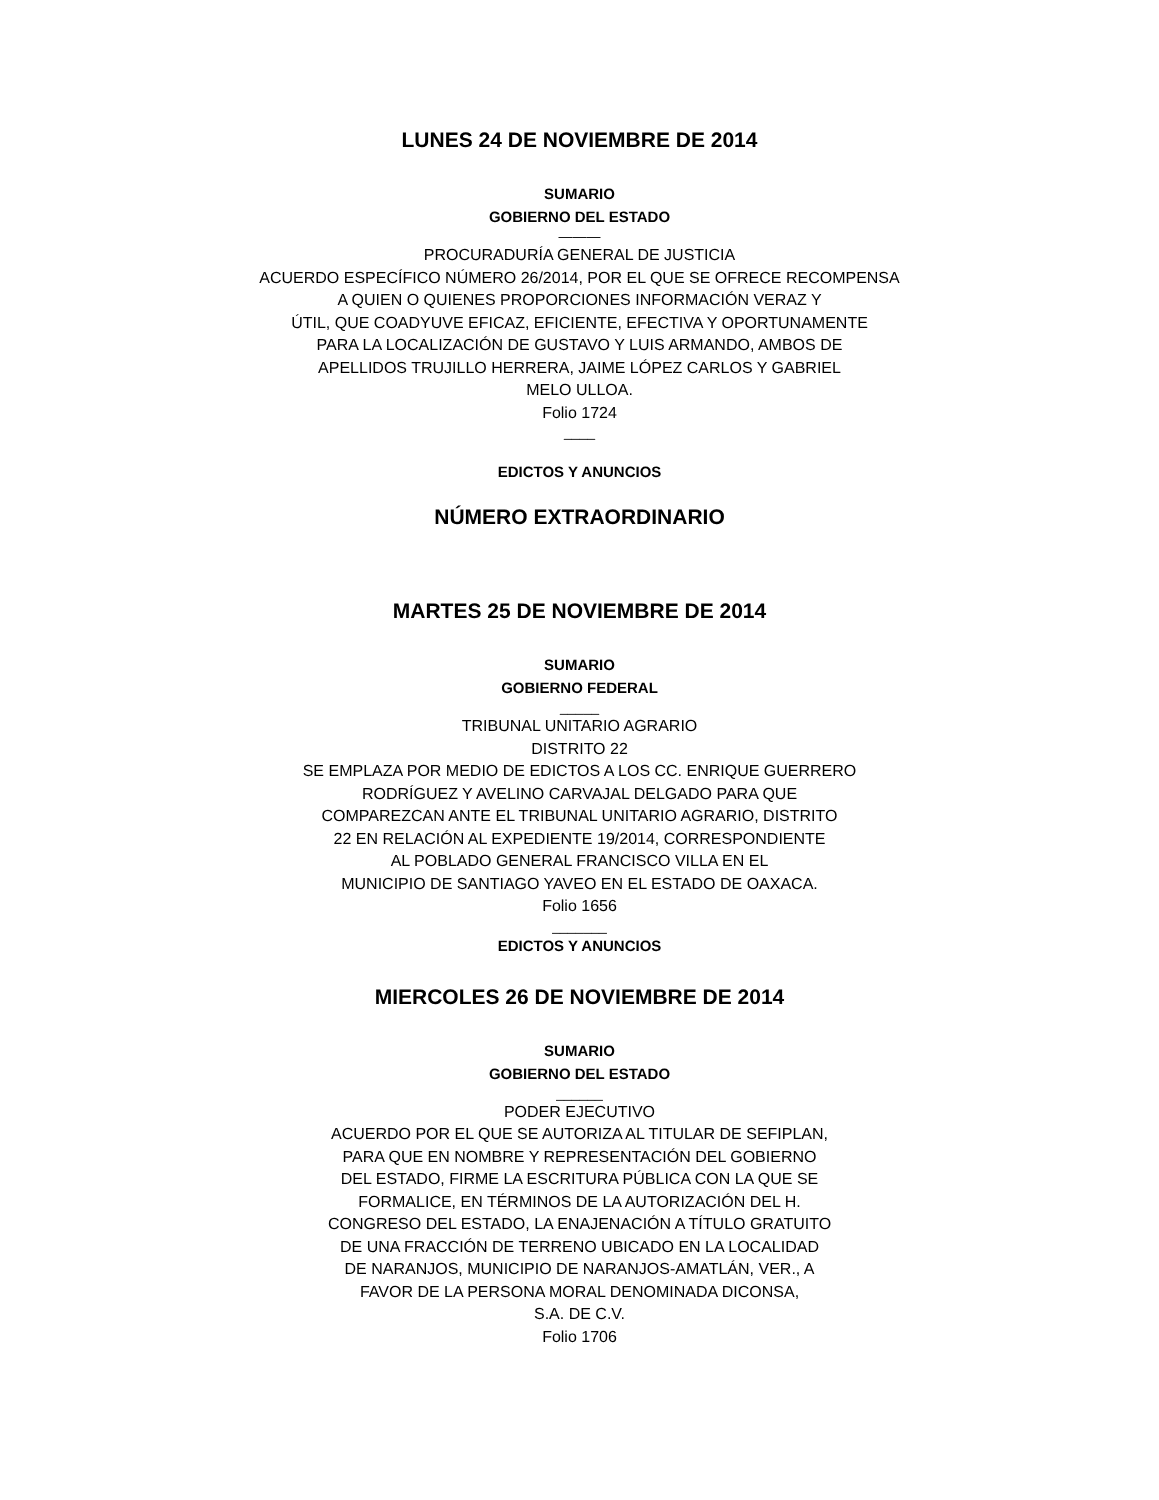LUNES 24 DE NOVIEMBRE DE 2014
SUMARIO
GOBIERNO DEL ESTADO
———
PROCURADURÍA GENERAL DE JUSTICIA
ACUERDO ESPECÍFICO NÚMERO 26/2014, POR EL QUE SE OFRECE RECOMPENSA
A QUIEN O QUIENES PROPORCIONES INFORMACIÓN VERAZ Y
ÚTIL, QUE COADYUVE EFICAZ, EFICIENTE, EFECTIVA Y OPORTUNAMENTE
PARA LA LOCALIZACIÓN DE GUSTAVO Y LUIS ARMANDO, AMBOS DE
APELLIDOS TRUJILLO HERRERA, JAIME LÓPEZ CARLOS Y GABRIEL
MELO ULLOA.
Folio 1724
____
EDICTOS Y ANUNCIOS
NÚMERO EXTRAORDINARIO
MARTES 25 DE NOVIEMBRE DE 2014
SUMARIO
GOBIERNO FEDERAL
_____
TRIBUNAL UNITARIO AGRARIO
DISTRITO 22
SE EMPLAZA POR MEDIO DE EDICTOS A LOS CC. ENRIQUE GUERRERO
RODRÍGUEZ Y AVELINO CARVAJAL DELGADO PARA QUE
COMPAREZCAN ANTE EL TRIBUNAL UNITARIO AGRARIO, DISTRITO
22 EN RELACIÓN AL EXPEDIENTE 19/2014, CORRESPONDIENTE
AL POBLADO GENERAL FRANCISCO VILLA EN EL
MUNICIPIO DE SANTIAGO YAVEO EN EL ESTADO DE OAXACA.
Folio 1656
_______
EDICTOS Y ANUNCIOS
MIERCOLES 26 DE NOVIEMBRE DE 2014
SUMARIO
GOBIERNO DEL ESTADO
______
PODER EJECUTIVO
ACUERDO POR EL QUE SE AUTORIZA AL TITULAR DE SEFIPLAN,
PARA QUE EN NOMBRE Y REPRESENTACIÓN DEL GOBIERNO
DEL ESTADO, FIRME LA ESCRITURA PÚBLICA CON LA QUE SE
FORMALICE, EN TÉRMINOS DE LA AUTORIZACIÓN DEL H.
CONGRESO DEL ESTADO, LA ENAJENACIÓN A TÍTULO GRATUITO
DE UNA FRACCIÓN DE TERRENO UBICADO EN LA LOCALIDAD
DE NARANJOS, MUNICIPIO DE NARANJOS-AMATLÁN, VER., A
FAVOR DE LA PERSONA MORAL DENOMINADA DICONSA,
S.A. DE C.V.
Folio 1706